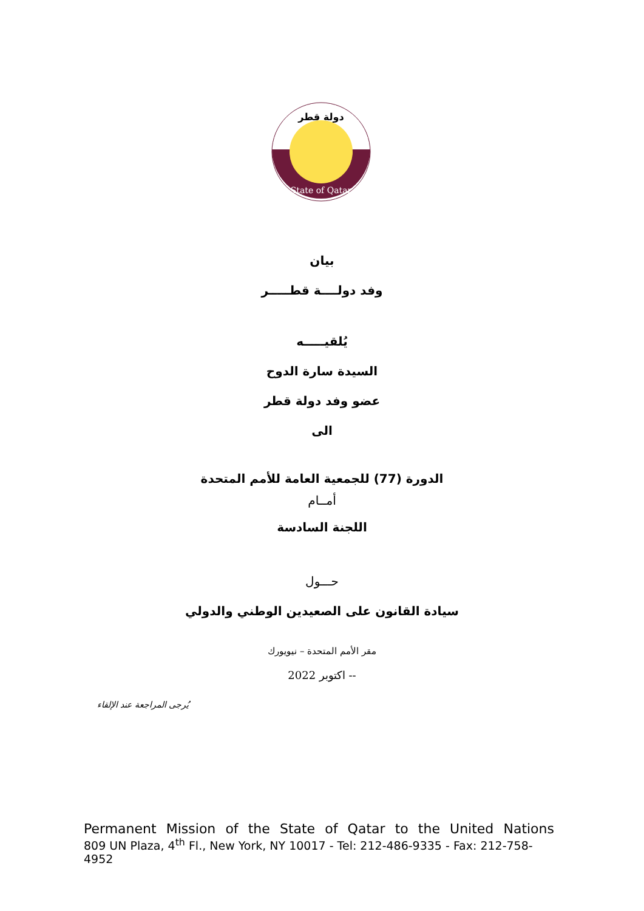دولة قطر
State of Qatar
بيان
وفد دولــــة قطـــــر
يُلقيـــــه
السيدة سارة الدوح
عضو وفد دولة قطر
الى
الدورة (77) للجمعية العامة للأمم المتحدة
أمــام
اللجنة السادسة
حـــول
سيادة القانون على الصعيدين الوطني والدولي
مقر الأمم المتحدة – نيويورك
-- اكتوبر 2022
يُرجى المراجعة عند الإلقاء
Permanent Mission of the State of Qatar to the United Nations
809 UN Plaza, 4<sup>th</sup> Fl., New York, NY 10017 - Tel: 212-486-9335 - Fax: 212-758-4952